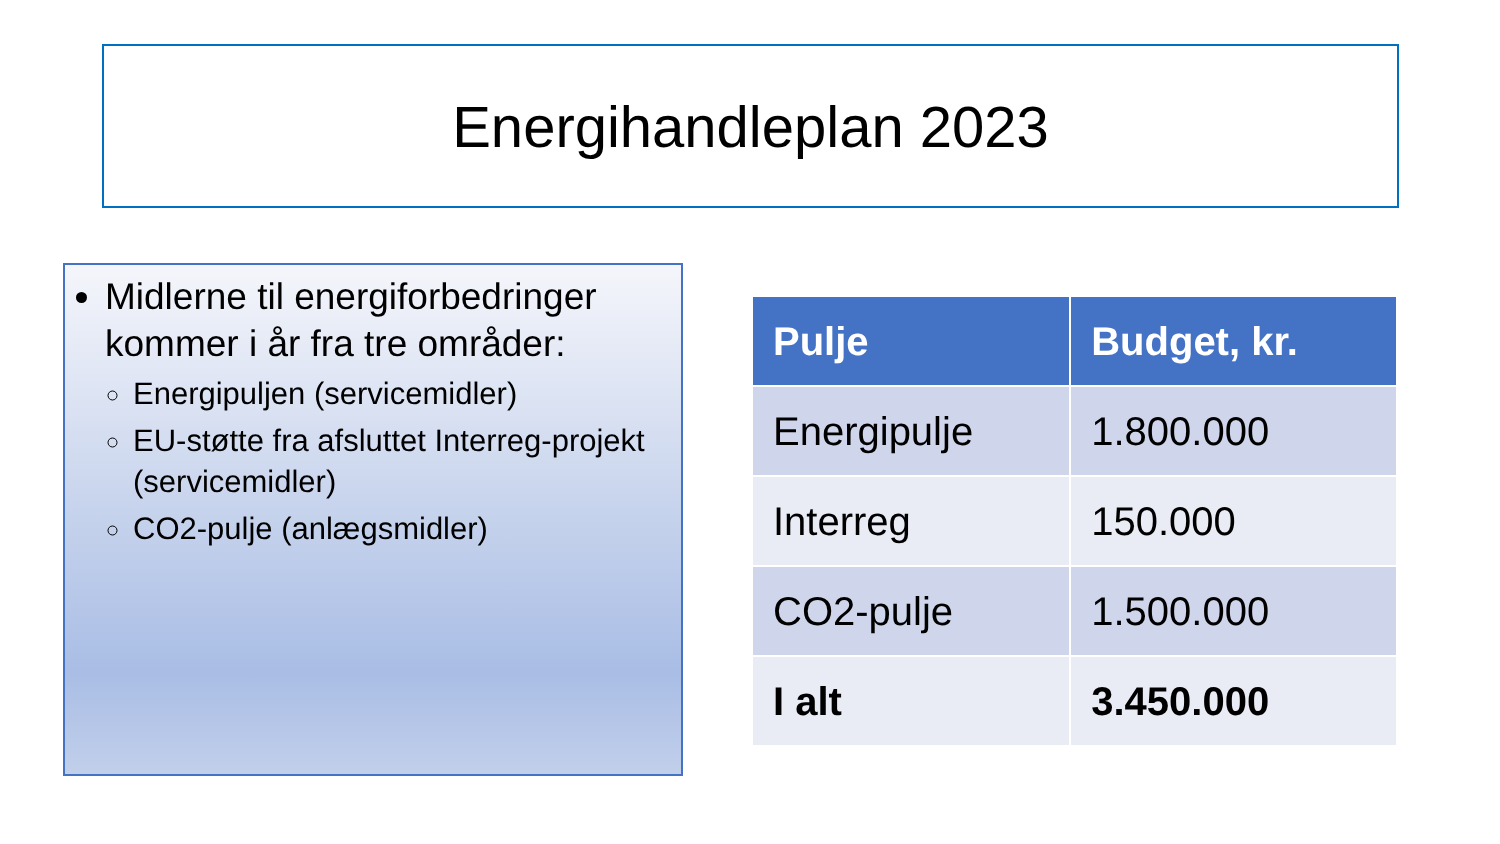Energihandleplan 2023
Midlerne til energiforbedringer kommer i år fra tre områder:
Energipuljen (servicemidler)
EU-støtte fra afsluttet Interreg-projekt (servicemidler)
CO2-pulje (anlægsmidler)
| Pulje | Budget, kr. |
| --- | --- |
| Energipulje | 1.800.000 |
| Interreg | 150.000 |
| CO2-pulje | 1.500.000 |
| I alt | 3.450.000 |